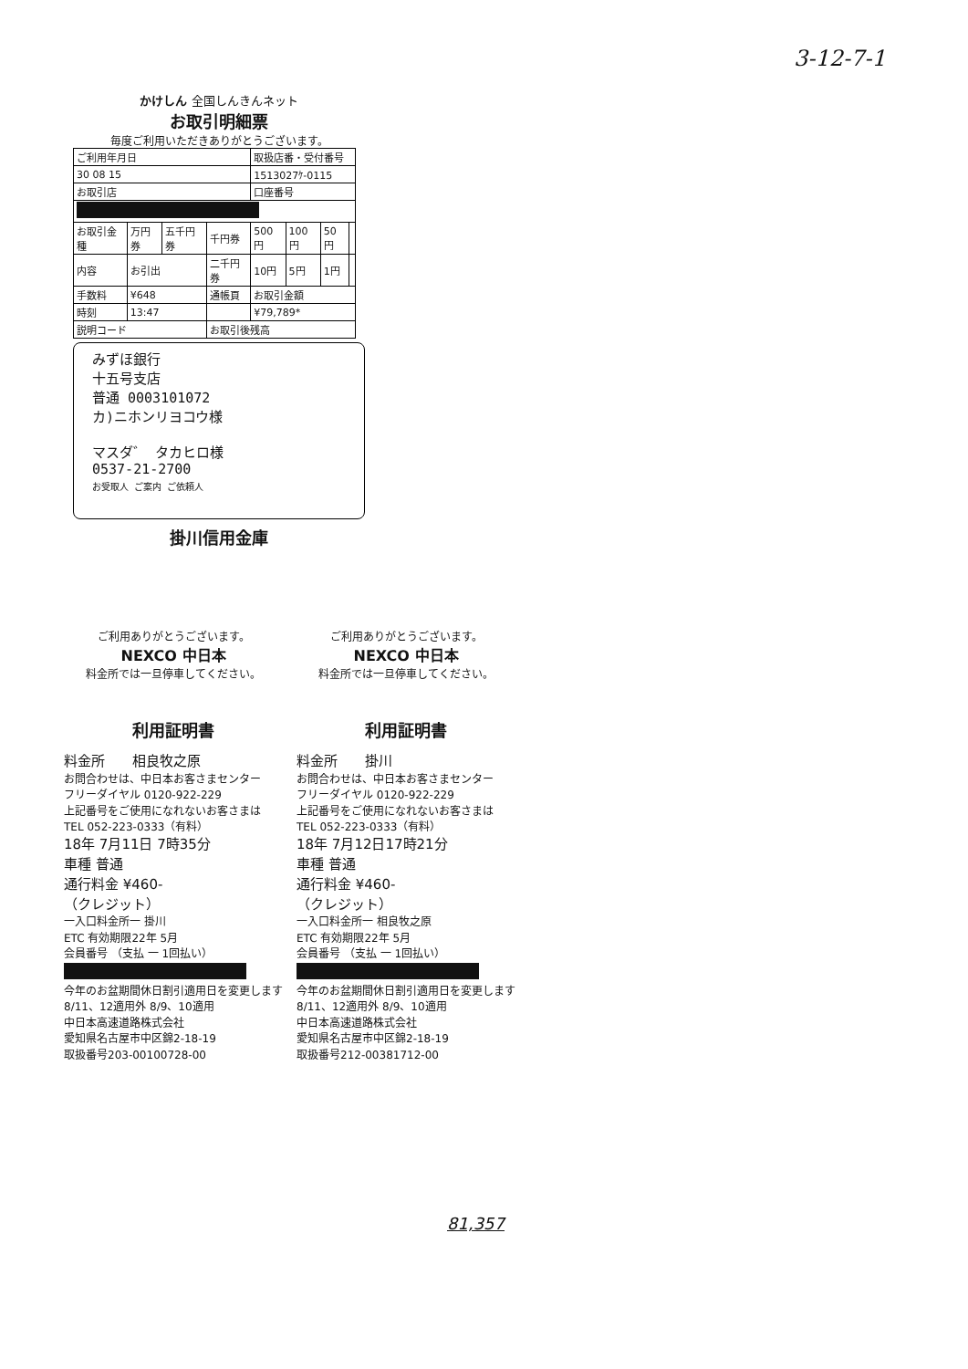3-12-7-1
かけしん 全国しんきんネット
お取引明細票
毎度ご利用いただきありがとうございます。
| ご利用年月日 | | | | 取扱店番・受付番号 | | | |
| 30 08 15 | | | | 1513027ｹ-0115 | | | |
| お取引店 | | | | 口座番号 | | | |
| お取引金種 | 万円券 | 五千円券 | 千円券 | 500円 | 100円 | 50円 | |
| 内容 | お引出 | | 二千円券 | 10円 | 5円 | 1円 | |
| 手数料 | ¥648 | | 通帳頁 | お取引金額 | | | |
| 時刻 | 13:47 | | | ¥79,789* | | | |
| 説明コード | | | お取引後残高 | | | | |
みずほ銀行
十五号支店
普通 0003101072
カ)ニホンリヨコウ様
マスダ゛ タカヒロ様
0537-21-2700
お受取人 ご案内 ご依頼人
掛川信用金庫
ご利用ありがとうございます。
NEXCO 中日本
料金所では一旦停車してください。
利用証明書
料金所　　相良牧之原
お問合わせは、中日本お客さまセンター
フリーダイヤル 0120-922-229
上記番号をご使用になれないお客さまは
TEL 052-223-0333（有料）
18年 7月11日 7時35分
車種 普通
通行料金 ¥460-
（クレジット）
一入口料金所一 掛川
ETC 有効期限22年 5月
会員番号 （支払 一 1回払い）
今年のお盆期間休日割引適用日を変更します
8/11、12適用外 8/9、10適用
中日本高速道路株式会社
愛知県名古屋市中区錦2-18-19
取扱番号203-00100728-00
ご利用ありがとうございます。
NEXCO 中日本
料金所では一旦停車してください。
利用証明書
料金所　　掛川
お問合わせは、中日本お客さまセンター
フリーダイヤル 0120-922-229
上記番号をご使用になれないお客さまは
TEL 052-223-0333（有料）
18年 7月12日17時21分
車種 普通
通行料金 ¥460-
（クレジット）
一入口料金所一 相良牧之原
ETC 有効期限22年 5月
会員番号 （支払 一 1回払い）
今年のお盆期間休日割引適用日を変更します
8/11、12適用外 8/9、10適用
中日本高速道路株式会社
愛知県名古屋市中区錦2-18-19
取扱番号212-00381712-00
81,357